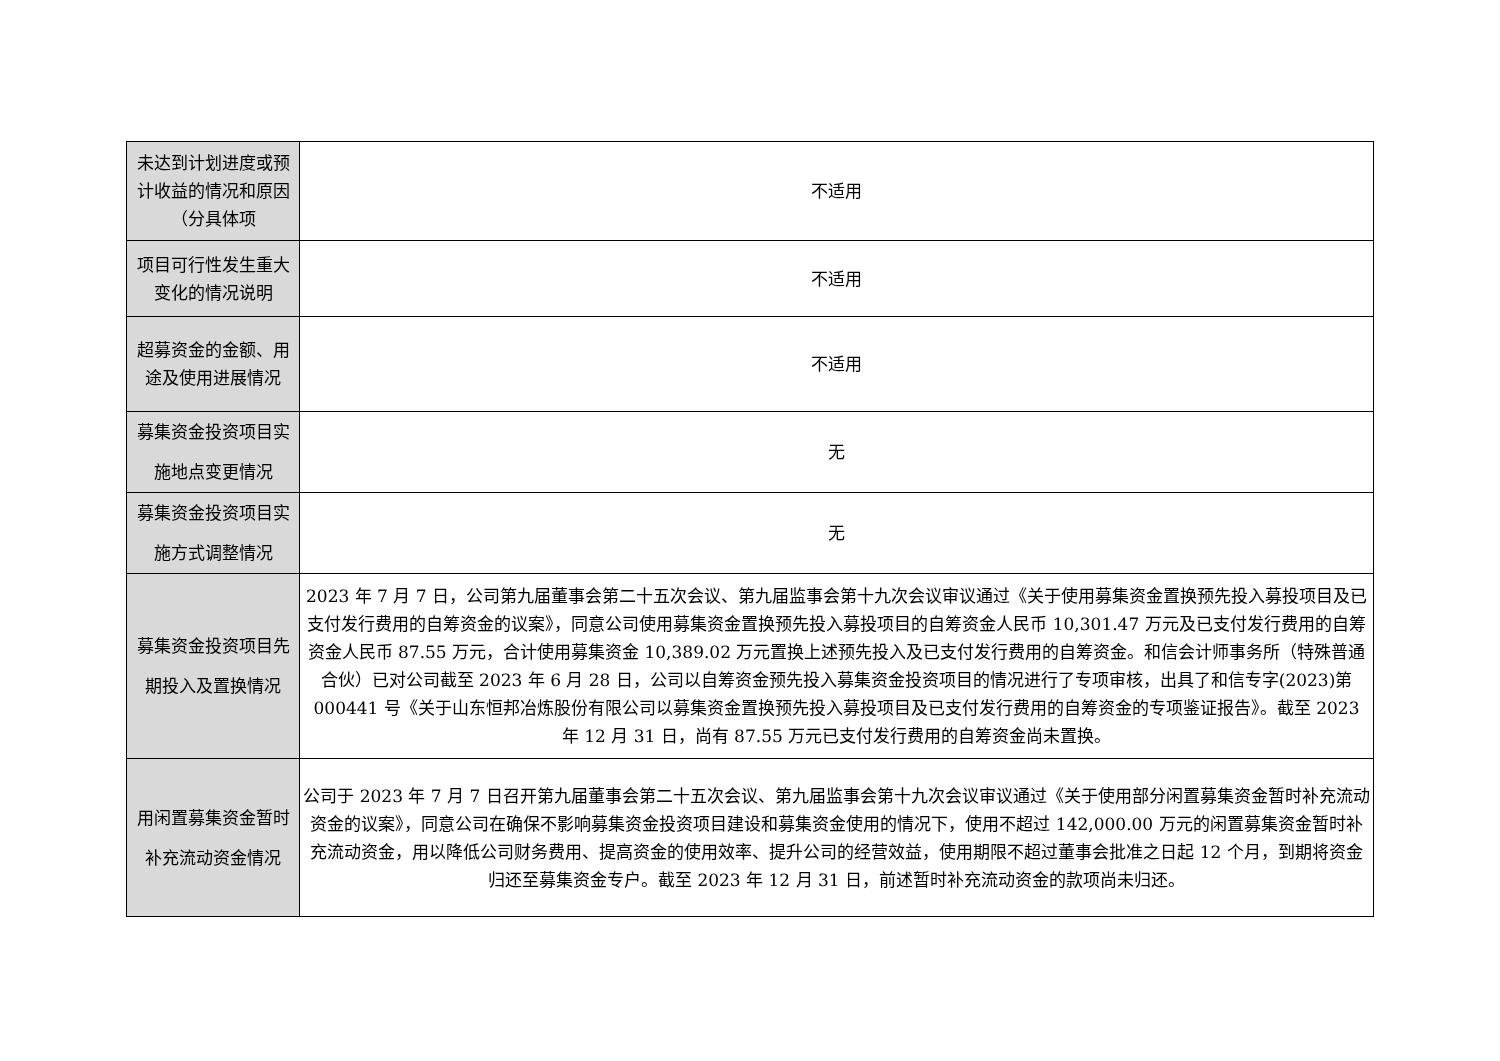| 未达到计划进度或预计收益的情况和原因（分具体项 | 不适用 |
| 项目可行性发生重大变化的情况说明 | 不适用 |
| 超募资金的金额、用途及使用进展情况 | 不适用 |
| 募集资金投资项目实施地点变更情况 | 无 |
| 募集资金投资项目实施方式调整情况 | 无 |
| 募集资金投资项目先期投入及置换情况 | 2023 年 7 月 7 日，公司第九届董事会第二十五次会议、第九届监事会第十九次会议审议通过《关于使用募集资金置换预先投入募投项目及已支付发行费用的自筹资金的议案》，同意公司使用募集资金置换预先投入募投项目的自筹资金人民币 10,301.47 万元及已支付发行费用的自筹资金人民币 87.55 万元，合计使用募集资金 10,389.02 万元置换上述预先投入及已支付发行费用的自筹资金。和信会计师事务所（特殊普通合伙）已对公司截至 2023 年 6 月 28 日，公司以自筹资金预先投入募集资金投资项目的情况进行了专项审核，出具了和信专字(2023)第 000441 号《关于山东恒邦冶炼股份有限公司以募集资金置换预先投入募投项目及已支付发行费用的自筹资金的专项鉴证报告》。截至 2023 年 12 月 31 日，尚有 87.55 万元已支付发行费用的自筹资金尚未置换。 |
| 用闲置募集资金暂时补充流动资金情况 | 公司于 2023 年 7 月 7 日召开第九届董事会第二十五次会议、第九届监事会第十九次会议审议通过《关于使用部分闲置募集资金暂时补充流动资金的议案》，同意公司在确保不影响募集资金投资项目建设和募集资金使用的情况下，使用不超过 142,000.00 万元的闲置募集资金暂时补充流动资金，用以降低公司财务费用、提高资金的使用效率、提升公司的经营效益，使用期限不超过董事会批准之日起 12 个月，到期将资金归还至募集资金专户。截至 2023 年 12 月 31 日，前述暂时补充流动资金的款项尚未归还。 |